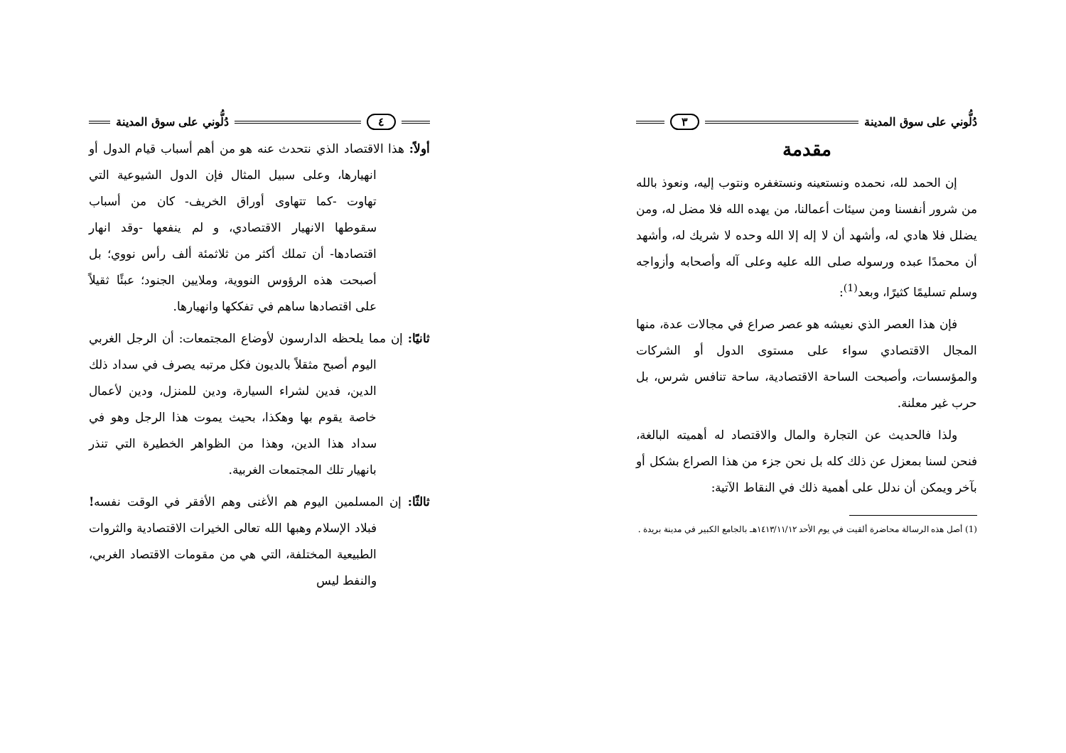دُلُّوني على سوق المدينة ٣
مقدمة
إن الحمد لله، نحمده ونستعينه ونستغفره ونتوب إليه، ونعوذ بالله من شرور أنفسنا ومن سيئات أعمالنا، من يهده الله فلا مضل له، ومن يضلل فلا هادي له، وأشهد أن لا إله إلا الله وحده لا شريك له، وأشهد أن محمدًا عبده ورسوله صلى الله عليه وعلى آله وأصحابه وأزواجه وسلم تسليمًا كثيرًا، وبعد<sup>(1)</sup>:
فإن هذا العصر الذي نعيشه هو عصر صراع في مجالات عدة، منها المجال الاقتصادي سواء على مستوى الدول أو الشركات والمؤسسات، وأصبحت الساحة الاقتصادية، ساحة تنافس شرس، بل حرب غير معلنة.
ولذا فالحديث عن التجارة والمال والاقتصاد له أهميته البالغة، فنحن لسنا بمعزل عن ذلك كله بل نحن جزء من هذا الصراع بشكل أو بآخر ويمكن أن ندلل على أهمية ذلك في النقاط الآتية:
(1) أصل هذه الرسالة محاضرة ألقيت في يوم الأحد ١٤١٣/١١/١٢هـ بالجامع الكبير في مدينة بريدة .
٤ دُلُّوني على سوق المدينة
أولاً: هذا الاقتصاد الذي نتحدث عنه هو من أهم أسباب قيام الدول أو انهيارها، وعلى سبيل المثال فإن الدول الشيوعية التي تهاوت -كما تتهاوى أوراق الخريف- كان من أسباب سقوطها الانهيار الاقتصادي، و لم ينفعها -وقد انهار اقتصادها- أن تملك أكثر من ثلاثمئة ألف رأس نووي؛ بل أصبحت هذه الرؤوس النووية، وملايين الجنود؛ عبئًا ثقيلاً على اقتصادها ساهم في تفككها وانهيارها.
ثانيًا: إن مما يلحظه الدارسون لأوضاع المجتمعات: أن الرجل الغربي اليوم أصبح مثقلاً بالديون فكل مرتبه يصرف في سداد ذلك الدين، فدين لشراء السيارة، ودين للمنزل، ودين لأعمال خاصة يقوم بها وهكذا، بحيث يموت هذا الرجل وهو في سداد هذا الدين، وهذا من الظواهر الخطيرة التي تنذر بانهيار تلك المجتمعات الغربية.
ثالثًا: إن المسلمين اليوم هم الأغنى وهم الأفقر في الوقت نفسه! فبلاد الإسلام وهبها الله تعالى الخيرات الاقتصادية والثروات الطبيعية المختلفة، التي هي من مقومات الاقتصاد الغربي، والنفط ليس